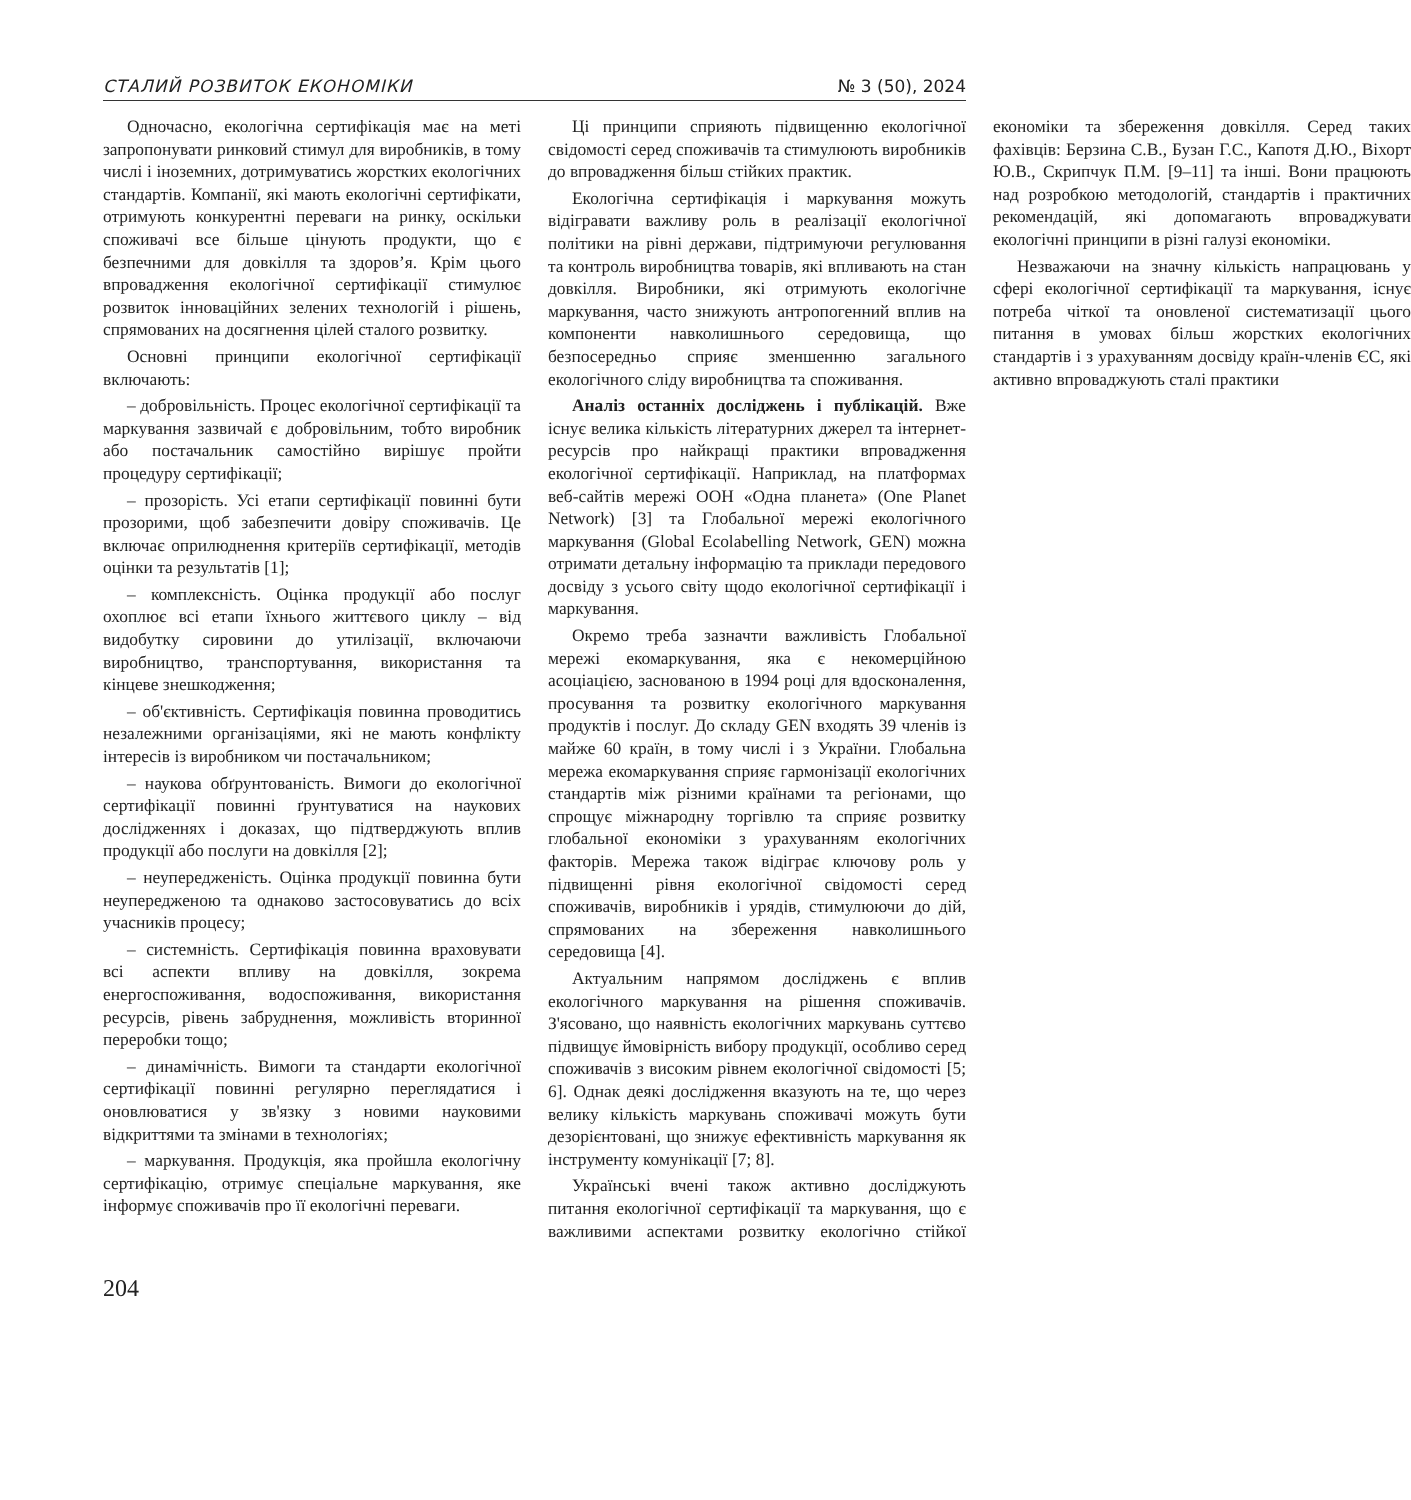СТАЛИЙ РОЗВИТОК ЕКОНОМІКИ № 3 (50), 2024
Одночасно, екологічна сертифікація має на меті запропонувати ринковий стимул для виробників, в тому числі і іноземних, дотримуватись жорстких екологічних стандартів. Компанії, які мають екологічні сертифікати, отримують конкурентні переваги на ринку, оскільки споживачі все більше цінують продукти, що є безпечними для довкілля та здоров’я. Крім цього впровадження екологічної сертифікації стимулює розвиток інноваційних зелених технологій і рішень, спрямованих на досягнення цілей сталого розвитку.
Основні принципи екологічної сертифікації включають:
– добровільність. Процес екологічної сертифікації та маркування зазвичай є добровільним, тобто виробник або постачальник самостійно вирішує пройти процедуру сертифікації;
– прозорість. Усі етапи сертифікації повинні бути прозорими, щоб забезпечити довіру споживачів. Це включає оприлюднення критеріїв сертифікації, методів оцінки та результатів [1];
– комплексність. Оцінка продукції або послуг охоплює всі етапи їхнього життєвого циклу – від видобутку сировини до утилізації, включаючи виробництво, транспортування, використання та кінцеве знешкодження;
– об'єктивність. Сертифікація повинна проводитись незалежними організаціями, які не мають конфлікту інтересів із виробником чи постачальником;
– наукова обґрунтованість. Вимоги до екологічної сертифікації повинні ґрунтуватися на наукових дослідженнях і доказах, що підтверджують вплив продукції або послуги на довкілля [2];
– неупередженість. Оцінка продукції повинна бути неупередженою та однаково застосовуватись до всіх учасників процесу;
– системність. Сертифікація повинна враховувати всі аспекти впливу на довкілля, зокрема енергоспоживання, водоспоживання, використання ресурсів, рівень забруднення, можливість вторинної переробки тощо;
– динамічність. Вимоги та стандарти екологічної сертифікації повинні регулярно переглядатися і оновлюватися у зв'язку з новими науковими відкриттями та змінами в технологіях;
– маркування. Продукція, яка пройшла екологічну сертифікацію, отримує спеціальне маркування, яке інформує споживачів про її екологічні переваги.
Ці принципи сприяють підвищенню екологічної свідомості серед споживачів та стимулюють виробників до впровадження більш стійких практик.
Екологічна сертифікація і маркування можуть відігравати важливу роль в реалізації екологічної політики на рівні держави, підтримуючи регулювання та контроль виробництва товарів, які впливають на стан довкілля. Виробники, які отримують екологічне маркування, часто знижують антропогенний вплив на компоненти навколишнього середовища, що безпосередньо сприяє зменшенню загального екологічного сліду виробництва та споживання.
Аналіз останніх досліджень і публікацій. Вже існує велика кількість літературних джерел та інтернет-ресурсів про найкращі практики впровадження екологічної сертифікації. Наприклад, на платформах веб-сайтів мережі ООН «Одна планета» (One Planet Network) [3] та Глобальної мережі екологічного маркування (Global Ecolabelling Network, GEN) можна отримати детальну інформацію та приклади передового досвіду з усього світу щодо екологічної сертифікації і маркування.
Окремо треба зазначти важливість Глобальної мережі екомаркування, яка є некомерційною асоціацією, заснованою в 1994 році для вдосконалення, просування та розвитку екологічного маркування продуктів і послуг. До складу GEN входять 39 членів із майже 60 країн, в тому числі і з України. Глобальна мережа екомаркування сприяє гармонізації екологічних стандартів між різними країнами та регіонами, що спрощує міжнародну торгівлю та сприяє розвитку глобальної економіки з урахуванням екологічних факторів. Мережа також відіграє ключову роль у підвищенні рівня екологічної свідомості серед споживачів, виробників і урядів, стимулюючи до дій, спрямованих на збереження навколишнього середовища [4].
Актуальним напрямом досліджень є вплив екологічного маркування на рішення споживачів. З'ясовано, що наявність екологічних маркувань суттєво підвищує ймовірність вибору продукції, особливо серед споживачів з високим рівнем екологічної свідомості [5; 6]. Однак деякі дослідження вказують на те, що через велику кількість маркувань споживачі можуть бути дезорієнтовані, що знижує ефективність маркування як інструменту комунікації [7; 8].
Українські вчені також активно досліджують питання екологічної сертифікації та маркування, що є важливими аспектами розвитку екологічно стійкої економіки та збереження довкілля. Серед таких фахівців: Берзина С.В., Бузан Г.С., Капотя Д.Ю., Віхорт Ю.В., Скрипчук П.М. [9–11] та інші. Вони працюють над розробкою методологій, стандартів і практичних рекомендацій, які допомагають впроваджувати екологічні принципи в різні галузі економіки.
Незважаючи на значну кількість напрацювань у сфері екологічної сертифікації та маркування, існує потреба чіткої та оновленої систематизації цього питання в умовах більш жорстких екологічних стандартів і з урахуванням досвіду країн-членів ЄС, які активно впроваджують сталі практики
204